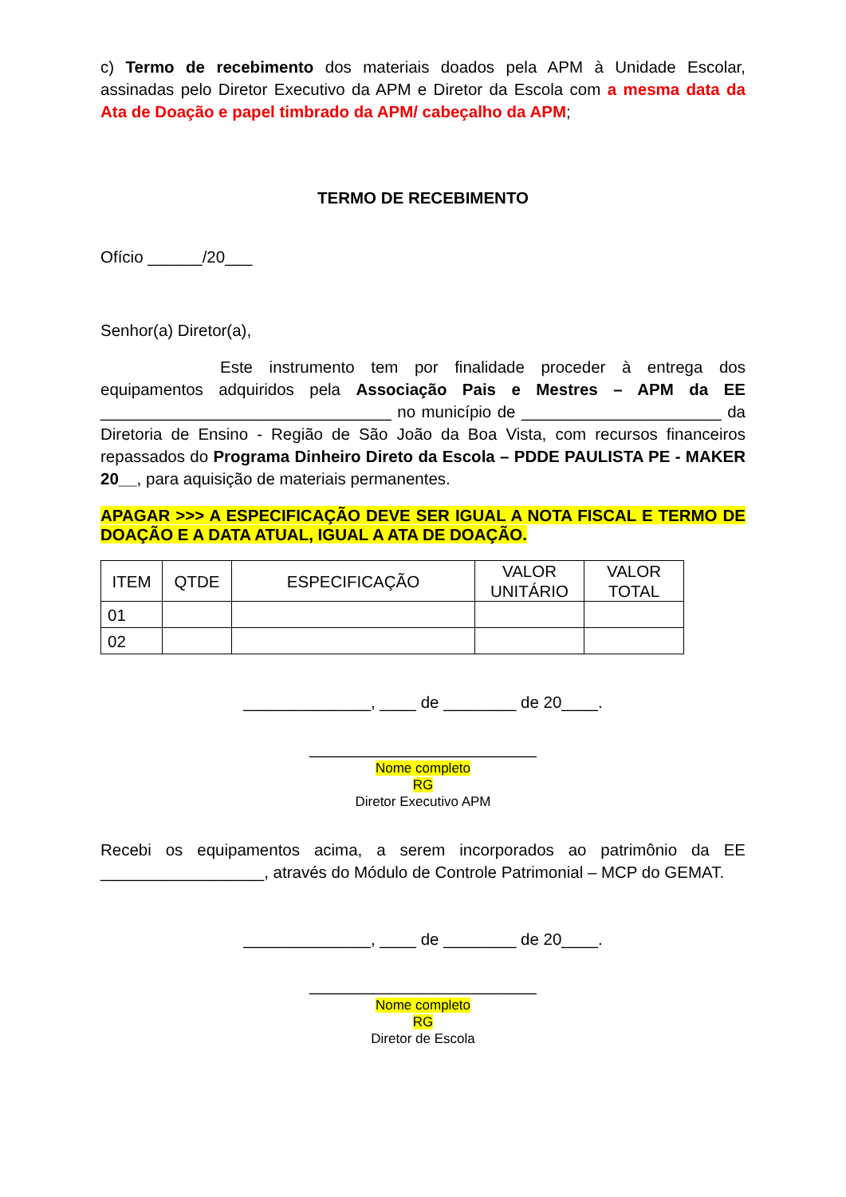c) Termo de recebimento dos materiais doados pela APM à Unidade Escolar, assinadas pelo Diretor Executivo da APM e Diretor da Escola com a mesma data da Ata de Doação e papel timbrado da APM/ cabeçalho da APM;
TERMO DE RECEBIMENTO
Ofício ______/20___
Senhor(a) Diretor(a),
Este instrumento tem por finalidade proceder à entrega dos equipamentos adquiridos pela Associação Pais e Mestres – APM da EE ________________________________ no município de ______________________ da Diretoria de Ensino - Região de São João da Boa Vista, com recursos financeiros repassados do Programa Dinheiro Direto da Escola – PDDE PAULISTA PE - MAKER 20__, para aquisição de materiais permanentes.
APAGAR >>> A ESPECIFICAÇÃO DEVE SER IGUAL A NOTA FISCAL E TERMO DE DOAÇÃO E A DATA ATUAL, IGUAL A ATA DE DOAÇÃO.
| ITEM | QTDE | ESPECIFICAÇÃO | VALOR UNITÁRIO | VALOR TOTAL |
| --- | --- | --- | --- | --- |
| 01 | | | | |
| 02 | | | | |
______________, ____ de ________ de 20____.
_________________________
Nome completo
RG
Diretor Executivo APM
Recebi os equipamentos acima, a serem incorporados ao patrimônio da EE __________________, através do Módulo de Controle Patrimonial – MCP do GEMAT.
______________, ____ de ________ de 20____.
_________________________
Nome completo
RG
Diretor de Escola